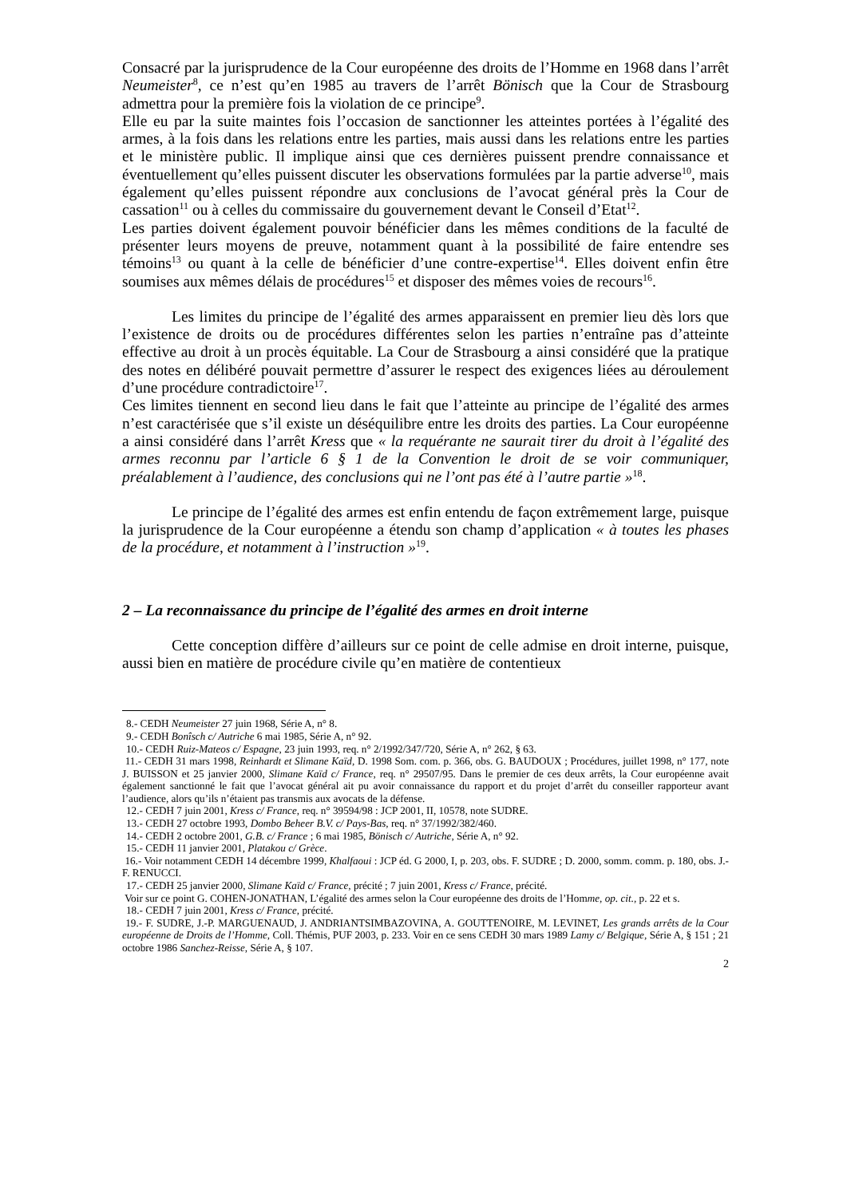Consacré par la jurisprudence de la Cour européenne des droits de l’Homme en 1968 dans l’arrêt Neumeister<sup>8</sup>, ce n’est qu’en 1985 au travers de l’arrêt Bönisch que la Cour de Strasbourg admettra pour la première fois la violation de ce principe<sup>9</sup>.
Elle eu par la suite maintes fois l’occasion de sanctionner les atteintes portées à l’égalité des armes, à la fois dans les relations entre les parties, mais aussi dans les relations entre les parties et le ministère public. Il implique ainsi que ces dernières puissent prendre connaissance et éventuellement qu’elles puissent discuter les observations formulées par la partie adverse<sup>10</sup>, mais également qu’elles puissent répondre aux conclusions de l’avocat général près la Cour de cassation<sup>11</sup> ou à celles du commissaire du gouvernement devant le Conseil d’Etat<sup>12</sup>.
Les parties doivent également pouvoir bénéficier dans les mêmes conditions de la faculté de présenter leurs moyens de preuve, notamment quant à la possibilité de faire entendre ses témoins<sup>13</sup> ou quant à la celle de bénéficier d’une contre-expertise<sup>14</sup>. Elles doivent enfin être soumises aux mêmes délais de procédures<sup>15</sup> et disposer des mêmes voies de recours<sup>16</sup>.
Les limites du principe de l’égalité des armes apparaissent en premier lieu dès lors que l’existence de droits ou de procédures différentes selon les parties n’entraîne pas d’atteinte effective au droit à un procès équitable. La Cour de Strasbourg a ainsi considéré que la pratique des notes en délibéré pouvait permettre d’assurer le respect des exigences liées au déroulement d’une procédure contradictoire<sup>17</sup>.
Ces limites tiennent en second lieu dans le fait que l’atteinte au principe de l’égalité des armes n’est caractérisée que s’il existe un déséquilibre entre les droits des parties. La Cour européenne a ainsi considéré dans l’arrêt Kress que « la requérante ne saurait tirer du droit à l’égalité des armes reconnu par l’article 6 § 1 de la Convention le droit de se voir communiquer, préalablement à l’audience, des conclusions qui ne l’ont pas été à l’autre partie »<sup>18</sup>.
Le principe de l’égalité des armes est enfin entendu de façon extrêmement large, puisque la jurisprudence de la Cour européenne a étendu son champ d’application « à toutes les phases de la procédure, et notamment à l’instruction »<sup>19</sup>.
2 – La reconnaissance du principe de l’égalité des armes en droit interne
Cette conception diffère d’ailleurs sur ce point de celle admise en droit interne, puisque, aussi bien en matière de procédure civile qu’en matière de contentieux
8.- CEDH Neumeister 27 juin 1968, Série A, n° 8.
9.- CEDH Bonîsch c/ Autriche 6 mai 1985, Série A, n° 92.
10.- CEDH Ruiz-Mateos c/ Espagne, 23 juin 1993, req. n° 2/1992/347/720, Série A, n° 262, § 63.
11.- CEDH 31 mars 1998, Reinhardt et Slimane Kaïd, D. 1998 Som. com. p. 366, obs. G. BAUDOUX ; Procédures, juillet 1998, n° 177, note J. BUISSON et 25 janvier 2000, Slimane Kaïd c/ France, req. n° 29507/95. Dans le premier de ces deux arrêts, la Cour européenne avait également sanctionné le fait que l’avocat général ait pu avoir connaissance du rapport et du projet d’arrêt du conseiller rapporteur avant l’audience, alors qu’ils n’étaient pas transmis aux avocats de la défense.
12.- CEDH 7 juin 2001, Kress c/ France, req. n° 39594/98 : JCP 2001, II, 10578, note SUDRE.
13.- CEDH 27 octobre 1993, Dombo Beheer B.V. c/ Pays-Bas, req. n° 37/1992/382/460.
14.- CEDH 2 octobre 2001, G.B. c/ France ; 6 mai 1985, Bönisch c/ Autriche, Série A, n° 92.
15.- CEDH 11 janvier 2001, Platakou c/ Grèce.
16.- Voir notamment CEDH 14 décembre 1999, Khalfaoui : JCP éd. G 2000, I, p. 203, obs. F. SUDRE ; D. 2000, somm. comm. p. 180, obs. J.-F. RENUCCI.
17.- CEDH 25 janvier 2000, Slimane Kaïd c/ France, précité ; 7 juin 2001, Kress c/ France, précité.
Voir sur ce point G. COHEN-JONATHAN, L’égalité des armes selon la Cour européenne des droits de l’Homme, op. cit., p. 22 et s.
18.- CEDH 7 juin 2001, Kress c/ France, précité.
19.- F. SUDRE, J.-P. MARGUENAUD, J. ANDRIANTSIMBAZOVINA, A. GOUTTENOIRE, M. LEVINET, Les grands arrêts de la Cour européenne de Droits de l’Homme, Coll. Thémis, PUF 2003, p. 233. Voir en ce sens CEDH 30 mars 1989 Lamy c/ Belgique, Série A, § 151 ; 21 octobre 1986 Sanchez-Reisse, Série A, § 107.
2